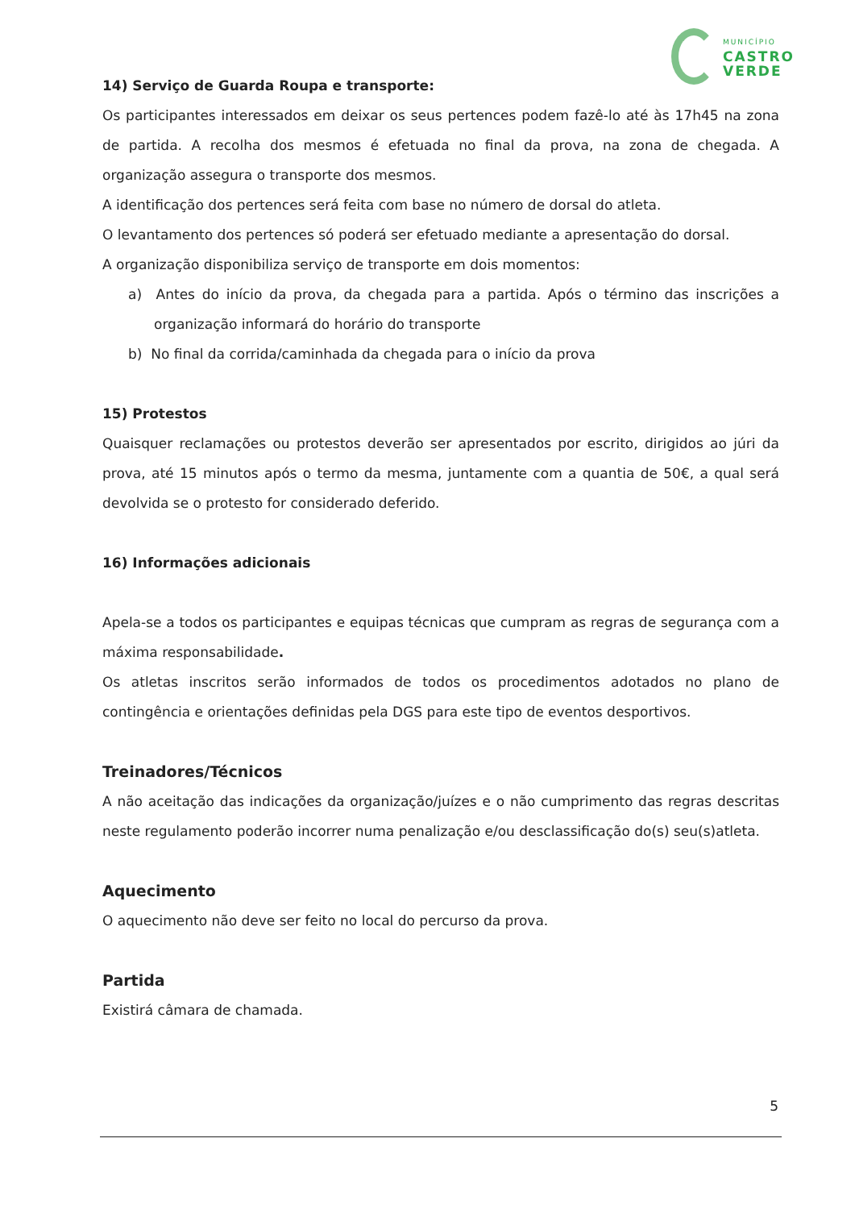MUNICÍPIO
CASTRO
VERDE
14) Serviço de Guarda Roupa e transporte:
Os participantes interessados em deixar os seus pertences podem fazê-lo até às 17h45 na zona de partida. A recolha dos mesmos é efetuada no final da prova, na zona de chegada. A organização assegura o transporte dos mesmos.
A identificação dos pertences será feita com base no número de dorsal do atleta.
O levantamento dos pertences só poderá ser efetuado mediante a apresentação do dorsal.
A organização disponibiliza serviço de transporte em dois momentos:
a) Antes do início da prova, da chegada para a partida. Após o término das inscrições a organização informará do horário do transporte
b) No final da corrida/caminhada da chegada para o início da prova
15) Protestos
Quaisquer reclamações ou protestos deverão ser apresentados por escrito, dirigidos ao júri da prova, até 15 minutos após o termo da mesma, juntamente com a quantia de 50€, a qual será devolvida se o protesto for considerado deferido.
16) Informações adicionais
Apela-se a todos os participantes e equipas técnicas que cumpram as regras de segurança com a máxima responsabilidade.
Os atletas inscritos serão informados de todos os procedimentos adotados no plano de contingência e orientações definidas pela DGS para este tipo de eventos desportivos.
Treinadores/Técnicos
A não aceitação das indicações da organização/juízes e o não cumprimento das regras descritas neste regulamento poderão incorrer numa penalização e/ou desclassificação do(s) seu(s)atleta.
Aquecimento
O aquecimento não deve ser feito no local do percurso da prova.
Partida
Existirá câmara de chamada.
5